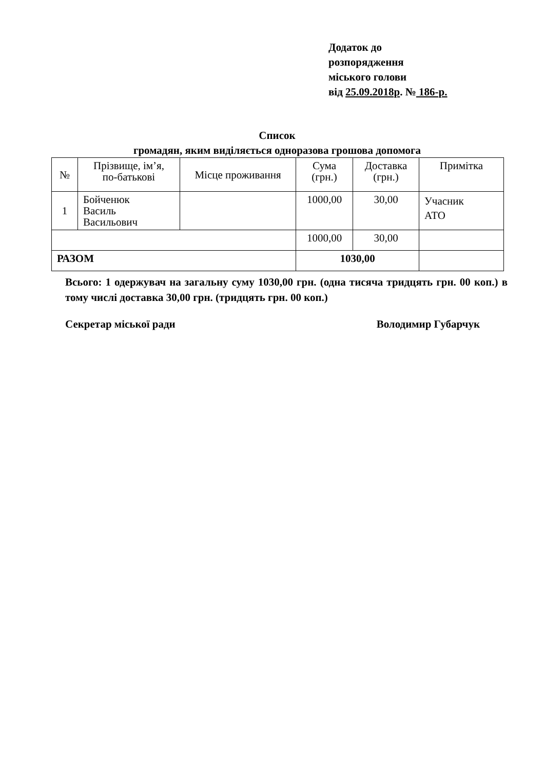Додаток до
розпорядження
міського голови
від 25.09.2018р. № 186-р.
Список
громадян, яким виділяється одноразова грошова допомога
| № | Прізвище, ім’я, по-батькові | Місце проживання | Сума (грн.) | Доставка (грн.) | Примітка |
| --- | --- | --- | --- | --- | --- |
| 1 | Бойченюк Василь Васильович | | 1000,00 | 30,00 | Учасник АТО |
| | | | 1000,00 | 30,00 | |
| РАЗОМ | | | 1030,00 | | |
Всього: 1 одержувач на загальну суму 1030,00 грн. (одна тисяча тридцять грн. 00 коп.) в тому числі доставка 30,00 грн. (тридцять грн. 00 коп.)
Секретар міської ради Володимир Губарчук